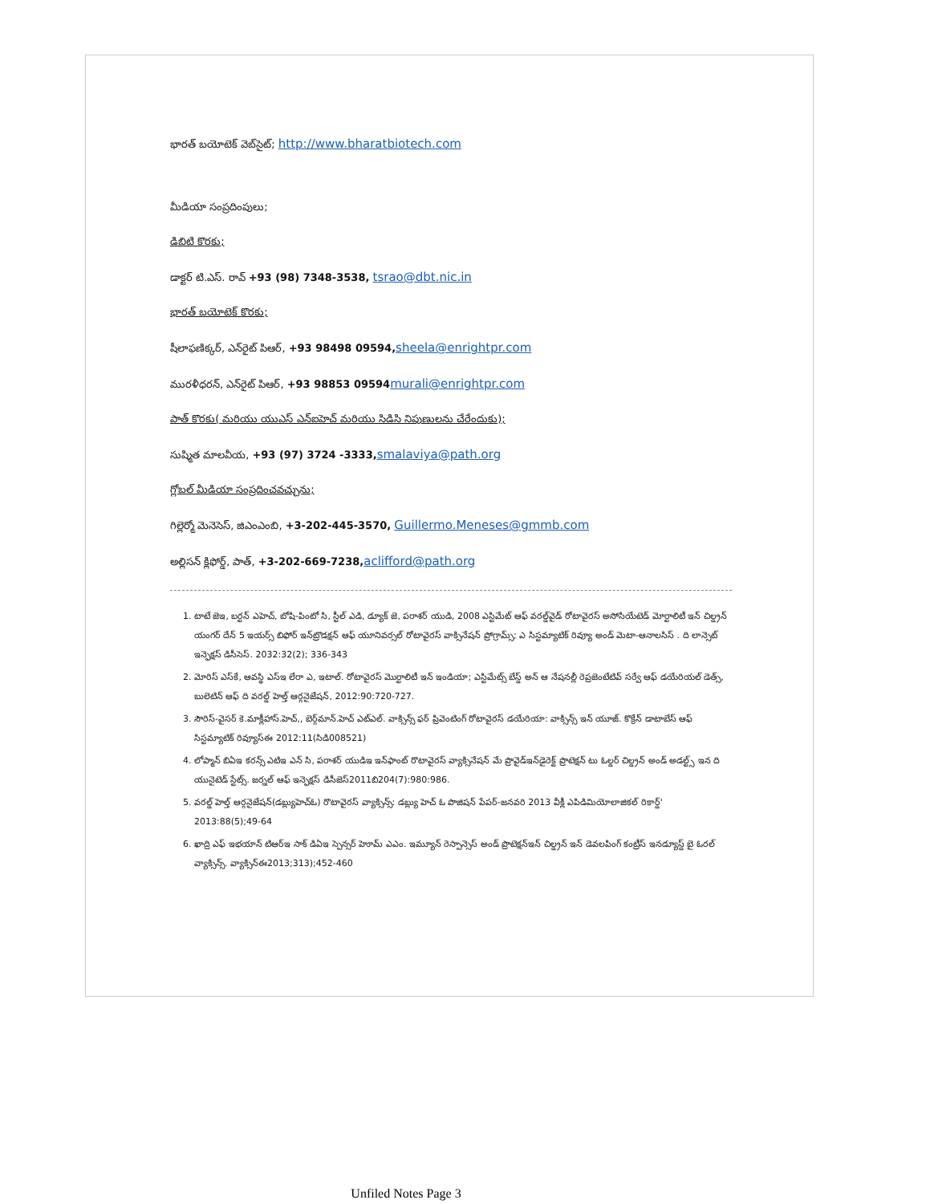భారత్ బయోటెక్ వెబ్‌సైట్; http://www.bharatbiotech.com
మీడియా సంప్రదింపులు;
డిబిటి కొరకు;
డాక్టర్ టి.ఎస్. రావ్ +93 (98) 7348-3538, tsrao@dbt.nic.in
భారత్ బయోటెక్ కొరకు;
షీలాఫణిక్కర్, ఎన్‌రైట్ పిఆర్, +93 98498 09594, sheela@enrightpr.com
మురళీధరన్, ఎన్‌రైట్ పిఆర్, +93 98853 09594 murali@enrightpr.com
పాత్ కొరకు( మరియు యుఎస్ ఎన్ఐహెచ్ మరియు సిడిసి నిపుణులను చేరేందుకు);
సుష్మిత మాలవీయ, +93 (97) 3724 -3333, smalaviya@path.org
గ్లోబల్ మీడియా సంప్రదించవచ్చును;
గిల్లెర్మో మెనెసెస్, జిఎంఎంబి, +3-202-445-3570, Guillermo.Meneses@gmmb.com
అల్లిసన్ క్లిఫోర్డ్, పాత్, +3-202-669-7238, aclifford@path.org
1. టాటే జెఇ, బర్టన్ ఎహెచ్, బోషి-పింటో సి, స్టీల్ ఎడి, డ్యూక్ జె, పరాశర్ యుడి, 2008 ఎస్టిమేట్ ఆఫ్ వరల్డ్‌వైడ్ రోటావైరస్ అసోసియేటెడ్ మోర్టాలిటీ ఇన్ చిల్డ్రన్ యంగర్ దేన్ 5 ఇయర్స్ బిఫోర్ ఇన్‌ట్రొడక్షన్ ఆఫ్ యూనివర్సల్ రోటావైరస్ వాక్సినేషన్ ప్రోగ్రామ్స్; ఎ సిస్టమ్యాటిక్ రివ్యూ అండ్ మెటా-ఆనాలసిస్ . ది లాన్సెట్ ఇన్ఫెక్షస్ డిసీసెస్. 2032:32(2); 336-343
2. మోరిస్ ఎస్‌కే, ఆవస్థి ఎస్ఇ లేరా ఎ, ఇటాల్. రోటావైరస్ మొర్టాలిటీ ఇన్ ఇండియా; ఎస్టిమేట్స్ బేస్డ్ అన్ ఆ నేషనల్లీ రెప్రజెంటేటివ్ సర్వే ఆఫ్ డయేరియల్ డెత్స్, బులెటిన్ ఆఫ్ ది వరల్డ్ హెల్త్ ఆర్గనైజేషన్, 2012:90:720-727.
3. సౌరిస్-వైసర్ కె.మాక్లీహాస్.హెచ్,, బెర్గ్‌మాన్.హెచ్ ఎట్ఎల్. వాక్సిన్స్ ఫర్ ప్రివెంటింగ్ రోటావైరస్ డయేరియా: వాక్సిన్స్ ఇన్ యూజ్. కొక్రేన్ డాటాబేస్ ఆఫ్ సిస్టమ్యాటిక్ రివ్యూస్‌ఈ 2012:11(సిడి008521)
4. లోప్మాన్ బిఏఇ కరన్స్ ఎటిఇ ఎన్ సి, పరాశర్ యుడిఇ ఇన్‌ఫాంట్ రొటావైరస్ వ్యాక్సినేషన్ మే ప్రొవైడ్ఇన్‌డైరెక్ట్ ప్రొటెక్షన్ టు ఓల్డర్ చిల్డ్రన్ అండ్ అడల్ట్స్ ఇన ది యునైటెడ్ స్టేట్స్. జర్నల్ ఆఫ్ ఇన్ఫెక్షస్ డిసీజెస్2011బి204(7):980:986.
5. వరల్డ్ హెల్త్ ఆర్గనైజేషన్(డబ్ల్యుహెచ్ఓ) రొటావైరస్ వ్యాక్సిన్స్: డబ్ల్యు హెచ్ ఓ పొజిషన్ పేపర్-జనవరి 2013 వీక్లీ ఎపిడిమియోలాజికల్ రికార్డ్' 2013:88(5);49-64
6. ఖాద్రి ఎఫ్ ఇభయాన్ టిఆర్ఇ సాక్ డిఏఇ స్పెన్సర్ హెూమ్ ఎఎం. ఇమ్యూన్ రెస్పాన్సెస్ అండ్ ప్రొటెక్షన్ఇన్ చిల్డ్రన్ ఇన్ డెవలపింగ్ కంట్రీస్ ఇనడ్యూస్డ్ బై ఓరల్ వ్యాక్సిన్స్. వ్యాక్సిన్‌ఈ2013;313);452-460
Unfiled Notes Page 3